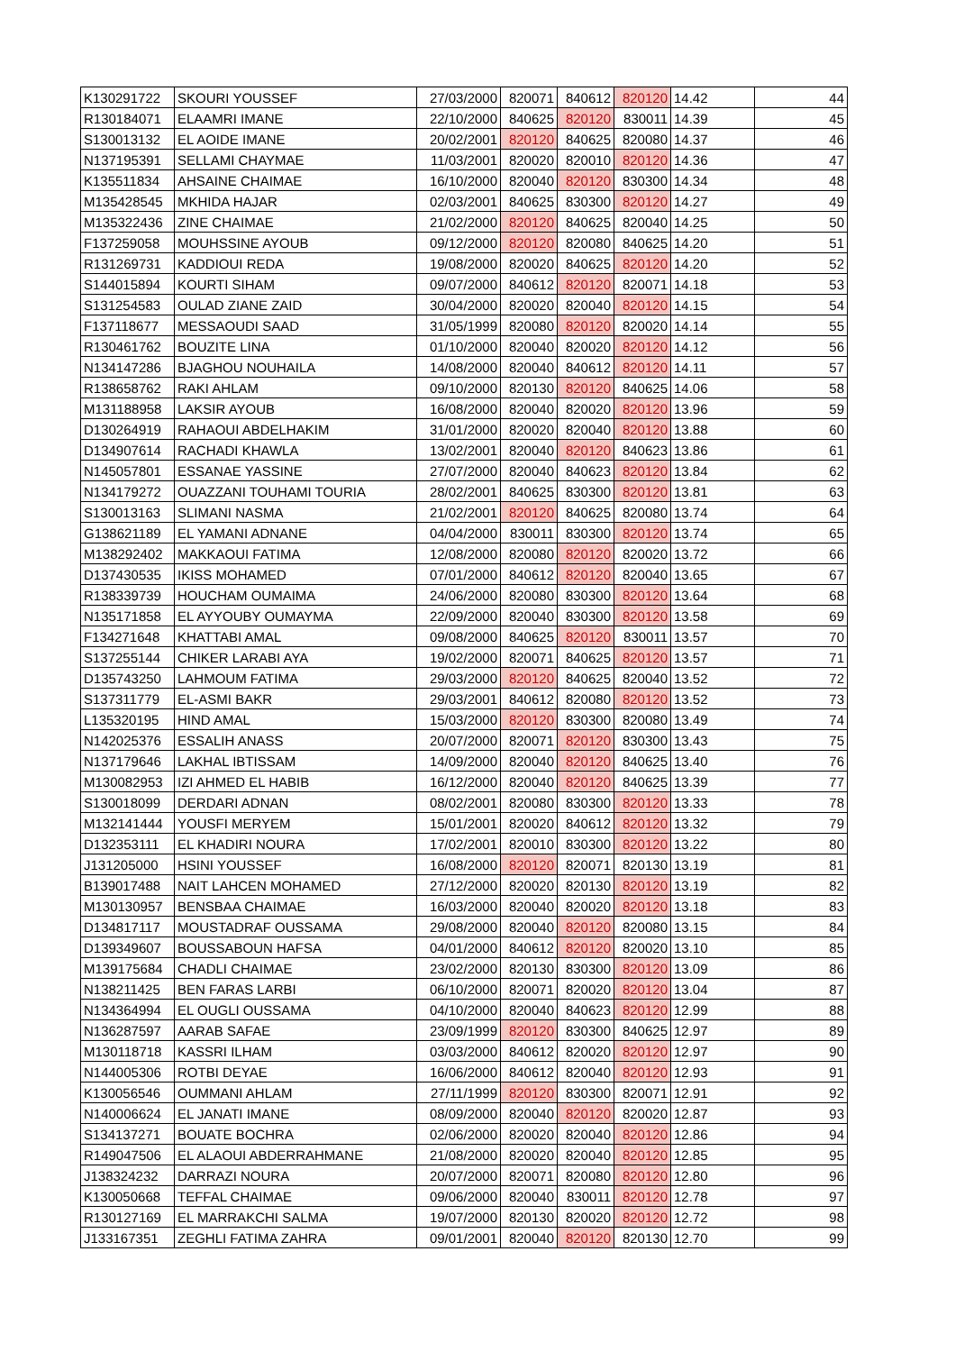| K130291722 | SKOURI YOUSSEF | 27/03/2000 | 820071 | 840612 | 820120 | 14.42 | 44 |
| R130184071 | ELAAMRI IMANE | 22/10/2000 | 840625 | 820120 | 830011 | 14.39 | 45 |
| S130013132 | EL AOIDE IMANE | 20/02/2001 | 820120 | 840625 | 820080 | 14.37 | 46 |
| N137195391 | SELLAMI CHAYMAE | 11/03/2001 | 820020 | 820010 | 820120 | 14.36 | 47 |
| K135511834 | AHSAINE CHAIMAE | 16/10/2000 | 820040 | 820120 | 830300 | 14.34 | 48 |
| M135428545 | MKHIDA HAJAR | 02/03/2001 | 840625 | 830300 | 820120 | 14.27 | 49 |
| M135322436 | ZINE CHAIMAE | 21/02/2000 | 820120 | 840625 | 820040 | 14.25 | 50 |
| F137259058 | MOUHSSINE AYOUB | 09/12/2000 | 820120 | 820080 | 840625 | 14.20 | 51 |
| R131269731 | KADDIOUI REDA | 19/08/2000 | 820020 | 840625 | 820120 | 14.20 | 52 |
| S144015894 | KOURTI SIHAM | 09/07/2000 | 840612 | 820120 | 820071 | 14.18 | 53 |
| S131254583 | OULAD ZIANE ZAID | 30/04/2000 | 820020 | 820040 | 820120 | 14.15 | 54 |
| F137118677 | MESSAOUDI SAAD | 31/05/1999 | 820080 | 820120 | 820020 | 14.14 | 55 |
| R130461762 | BOUZITE LINA | 01/10/2000 | 820040 | 820020 | 820120 | 14.12 | 56 |
| N134147286 | BJAGHOU NOUHAILA | 14/08/2000 | 820040 | 840612 | 820120 | 14.11 | 57 |
| R138658762 | RAKI AHLAM | 09/10/2000 | 820130 | 820120 | 840625 | 14.06 | 58 |
| M131188958 | LAKSIR AYOUB | 16/08/2000 | 820040 | 820020 | 820120 | 13.96 | 59 |
| D130264919 | RAHAOUI ABDELHAKIM | 31/01/2000 | 820020 | 820040 | 820120 | 13.88 | 60 |
| D134907614 | RACHADI KHAWLA | 13/02/2001 | 820040 | 820120 | 840623 | 13.86 | 61 |
| N145057801 | ESSANAE YASSINE | 27/07/2000 | 820040 | 840623 | 820120 | 13.84 | 62 |
| N134179272 | OUAZZANI TOUHAMI TOURIA | 28/02/2001 | 840625 | 830300 | 820120 | 13.81 | 63 |
| S130013163 | SLIMANI NASMA | 21/02/2001 | 820120 | 840625 | 820080 | 13.74 | 64 |
| G138621189 | EL YAMANI ADNANE | 04/04/2000 | 830011 | 830300 | 820120 | 13.74 | 65 |
| M138292402 | MAKKAOUI FATIMA | 12/08/2000 | 820080 | 820120 | 820020 | 13.72 | 66 |
| D137430535 | IKISS MOHAMED | 07/01/2000 | 840612 | 820120 | 820040 | 13.65 | 67 |
| R138339739 | HOUCHAM OUMAIMA | 24/06/2000 | 820080 | 830300 | 820120 | 13.64 | 68 |
| N135171858 | EL AYYOUBY OUMAYMA | 22/09/2000 | 820040 | 830300 | 820120 | 13.58 | 69 |
| F134271648 | KHATTABI AMAL | 09/08/2000 | 840625 | 820120 | 830011 | 13.57 | 70 |
| S137255144 | CHIKER LARABI AYA | 19/02/2000 | 820071 | 840625 | 820120 | 13.57 | 71 |
| D135743250 | LAHMOUM FATIMA | 29/03/2000 | 820120 | 840625 | 820040 | 13.52 | 72 |
| S137311779 | EL-ASMI BAKR | 29/03/2001 | 840612 | 820080 | 820120 | 13.52 | 73 |
| L135320195 | HIND AMAL | 15/03/2000 | 820120 | 830300 | 820080 | 13.49 | 74 |
| N142025376 | ESSALIH ANASS | 20/07/2000 | 820071 | 820120 | 830300 | 13.43 | 75 |
| N137179646 | LAKHAL IBTISSAM | 14/09/2000 | 820040 | 820120 | 840625 | 13.40 | 76 |
| M130082953 | IZI AHMED EL HABIB | 16/12/2000 | 820040 | 820120 | 840625 | 13.39 | 77 |
| S130018099 | DERDARI ADNAN | 08/02/2001 | 820080 | 830300 | 820120 | 13.33 | 78 |
| M132141444 | YOUSFI MERYEM | 15/01/2001 | 820020 | 840612 | 820120 | 13.32 | 79 |
| D132353111 | EL KHADIRI NOURA | 17/02/2001 | 820010 | 830300 | 820120 | 13.22 | 80 |
| J131205000 | HSINI YOUSSEF | 16/08/2000 | 820120 | 820071 | 820130 | 13.19 | 81 |
| B139017488 | NAIT LAHCEN MOHAMED | 27/12/2000 | 820020 | 820130 | 820120 | 13.19 | 82 |
| M130130957 | BENSBAA CHAIMAE | 16/03/2000 | 820040 | 820020 | 820120 | 13.18 | 83 |
| D134817117 | MOUSTADRAF OUSSAMA | 29/08/2000 | 820040 | 820120 | 820080 | 13.15 | 84 |
| D139349607 | BOUSSABOUN HAFSA | 04/01/2000 | 840612 | 820120 | 820020 | 13.10 | 85 |
| M139175684 | CHADLI CHAIMAE | 23/02/2000 | 820130 | 830300 | 820120 | 13.09 | 86 |
| N138211425 | BEN FARAS LARBI | 06/10/2000 | 820071 | 820020 | 820120 | 13.04 | 87 |
| N134364994 | EL OUGLI OUSSAMA | 04/10/2000 | 820040 | 840623 | 820120 | 12.99 | 88 |
| N136287597 | AARAB SAFAE | 23/09/1999 | 820120 | 830300 | 840625 | 12.97 | 89 |
| M130118718 | KASSRI ILHAM | 03/03/2000 | 840612 | 820020 | 820120 | 12.97 | 90 |
| N144005306 | ROTBI DEYAE | 16/06/2000 | 840612 | 820040 | 820120 | 12.93 | 91 |
| K130056546 | OUMMANI AHLAM | 27/11/1999 | 820120 | 830300 | 820071 | 12.91 | 92 |
| N140006624 | EL JANATI IMANE | 08/09/2000 | 820040 | 820120 | 820020 | 12.87 | 93 |
| S134137271 | BOUATE BOCHRA | 02/06/2000 | 820020 | 820040 | 820120 | 12.86 | 94 |
| R149047506 | EL ALAOUI ABDERRAHMANE | 21/08/2000 | 820020 | 820040 | 820120 | 12.85 | 95 |
| J138324232 | DARRAZI NOURA | 20/07/2000 | 820071 | 820080 | 820120 | 12.80 | 96 |
| K130050668 | TEFFAL CHAIMAE | 09/06/2000 | 820040 | 830011 | 820120 | 12.78 | 97 |
| R130127169 | EL MARRAKCHI SALMA | 19/07/2000 | 820130 | 820020 | 820120 | 12.72 | 98 |
| J133167351 | ZEGHLI FATIMA ZAHRA | 09/01/2001 | 820040 | 820120 | 820130 | 12.70 | 99 |